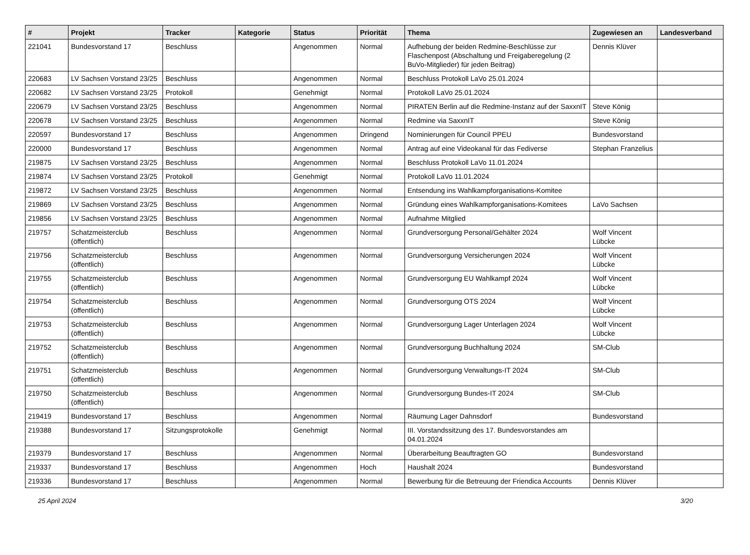| # | Projekt | Tracker | Kategorie | Status | Priorität | Thema | Zugewiesen an | Landesverband |
| --- | --- | --- | --- | --- | --- | --- | --- | --- |
| 221041 | Bundesvorstand 17 | Beschluss | | Angenommen | Normal | Aufhebung der beiden Redmine-Beschlüsse zur Flaschenpost (Abschaltung und Freigaberegelung (2 BuVo-Mitglieder) für jeden Beitrag) | Dennis Klüver | |
| 220683 | LV Sachsen Vorstand 23/25 | Beschluss | | Angenommen | Normal | Beschluss Protokoll LaVo 25.01.2024 | | |
| 220682 | LV Sachsen Vorstand 23/25 | Protokoll | | Genehmigt | Normal | Protokoll LaVo 25.01.2024 | | |
| 220679 | LV Sachsen Vorstand 23/25 | Beschluss | | Angenommen | Normal | PIRATEN Berlin auf die Redmine-Instanz auf der SaxxnIT | Steve König | |
| 220678 | LV Sachsen Vorstand 23/25 | Beschluss | | Angenommen | Normal | Redmine via SaxxnIT | Steve König | |
| 220597 | Bundesvorstand 17 | Beschluss | | Angenommen | Dringend | Nominierungen für Council PPEU | Bundesvorstand | |
| 220000 | Bundesvorstand 17 | Beschluss | | Angenommen | Normal | Antrag auf eine Videokanal für das Fediverse | Stephan Franzelius | |
| 219875 | LV Sachsen Vorstand 23/25 | Beschluss | | Angenommen | Normal | Beschluss Protokoll LaVo 11.01.2024 | | |
| 219874 | LV Sachsen Vorstand 23/25 | Protokoll | | Genehmigt | Normal | Protokoll LaVo 11.01.2024 | | |
| 219872 | LV Sachsen Vorstand 23/25 | Beschluss | | Angenommen | Normal | Entsendung ins Wahlkampforganisations-Komitee | | |
| 219869 | LV Sachsen Vorstand 23/25 | Beschluss | | Angenommen | Normal | Gründung eines Wahlkampforganisations-Komitees | LaVo Sachsen | |
| 219856 | LV Sachsen Vorstand 23/25 | Beschluss | | Angenommen | Normal | Aufnahme Mitglied | | |
| 219757 | Schatzmeisterclub (öffentlich) | Beschluss | | Angenommen | Normal | Grundversorgung Personal/Gehälter 2024 | Wolf Vincent Lübcke | |
| 219756 | Schatzmeisterclub (öffentlich) | Beschluss | | Angenommen | Normal | Grundversorgung Versicherungen 2024 | Wolf Vincent Lübcke | |
| 219755 | Schatzmeisterclub (öffentlich) | Beschluss | | Angenommen | Normal | Grundversorgung EU Wahlkampf 2024 | Wolf Vincent Lübcke | |
| 219754 | Schatzmeisterclub (öffentlich) | Beschluss | | Angenommen | Normal | Grundversorgung OTS 2024 | Wolf Vincent Lübcke | |
| 219753 | Schatzmeisterclub (öffentlich) | Beschluss | | Angenommen | Normal | Grundversorgung Lager Unterlagen 2024 | Wolf Vincent Lübcke | |
| 219752 | Schatzmeisterclub (öffentlich) | Beschluss | | Angenommen | Normal | Grundversorgung Buchhaltung 2024 | SM-Club | |
| 219751 | Schatzmeisterclub (öffentlich) | Beschluss | | Angenommen | Normal | Grundversorgung Verwaltungs-IT 2024 | SM-Club | |
| 219750 | Schatzmeisterclub (öffentlich) | Beschluss | | Angenommen | Normal | Grundversorgung Bundes-IT 2024 | SM-Club | |
| 219419 | Bundesvorstand 17 | Beschluss | | Angenommen | Normal | Räumung Lager Dahnsdorf | Bundesvorstand | |
| 219388 | Bundesvorstand 17 | Sitzungsprotokolle | | Genehmigt | Normal | III. Vorstandssitzung des 17. Bundesvorstandes am 04.01.2024 | | |
| 219379 | Bundesvorstand 17 | Beschluss | | Angenommen | Normal | Überarbeitung Beauftragten GO | Bundesvorstand | |
| 219337 | Bundesvorstand 17 | Beschluss | | Angenommen | Hoch | Haushalt 2024 | Bundesvorstand | |
| 219336 | Bundesvorstand 17 | Beschluss | | Angenommen | Normal | Bewerbung für die Betreuung der Friendica Accounts | Dennis Klüver | |
25 April 2024 3/20